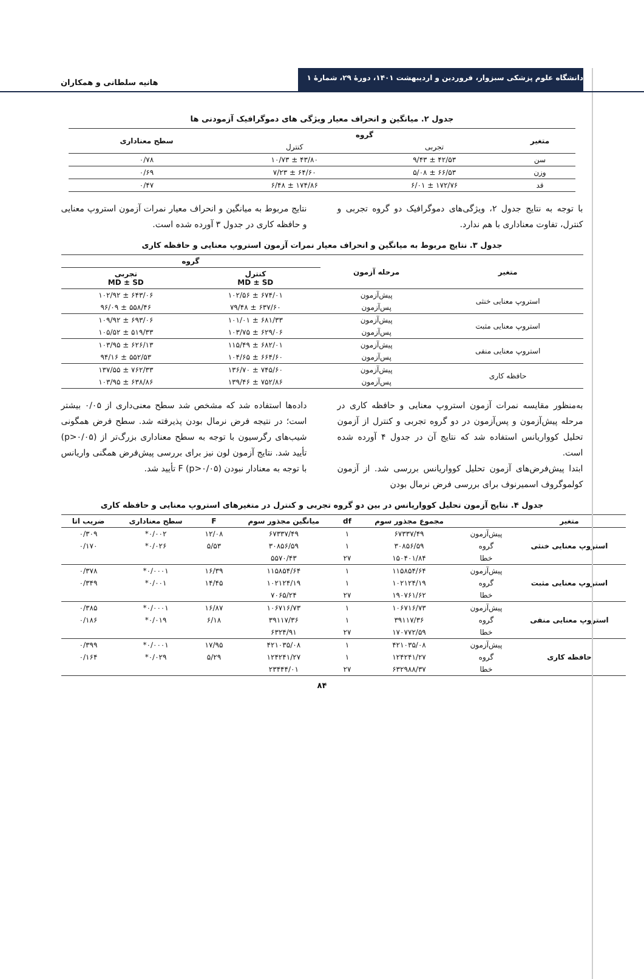دانشگاه علوم پزشکی سبزوار، فروردین و اردیبهشت ۱۴۰۱، دورهٔ ۲۹، شمارهٔ ۱
هانیه سلطانی و همکاران
جدول ۲. میانگین و انحراف معیار ویژگی های دموگرافیک آزمودنی ها
| متغیر | گروه | | سطح معناداری |
| --- | --- | --- | --- |
| | تجربی | کنترل | |
| سن | ۴۲/۵۳ ± ۹/۴۳ | ۴۳/۸۰ ± ۱۰/۷۳ | ۰/۷۸ |
| وزن | ۶۶/۵۳ ± ۵/۰۸ | ۶۴/۶۰ ± ۷/۲۳ | ۰/۶۹ |
| قد | ۱۷۲/۷۶ ± ۶/۰۱ | ۱۷۴/۸۶ ± ۶/۴۸ | ۰/۴۷ |
با توجه به نتایج جدول ۲، ویژگی‌های دموگرافیک دو گروه تجربی و کنترل، تفاوت معناداری با هم ندارد.
نتایج مربوط به میانگین و انحراف معیار نمرات آزمون استروپ معنایی و حافظه کاری در جدول ۳ آورده شده است.
جدول ۳. نتایج مربوط به میانگین و انحراف معیار نمرات آزمون استروپ معنایی و حافظه کاری
| متغیر | مرحله آزمون | گروه | |
| --- | --- | --- | --- |
| | | کنترل MD ± SD | تجربی MD ± SD |
| استروپ معنایی خنثی | پیش‌آزمون | ۶۷۴/۰۱ ± ۱۰۲/۵۶ | ۶۴۳/۰۶ ± ۱۰۲/۹۲ |
| | پس‌آزمون | ۶۳۷/۶۰ ± ۷۹/۴۸ | ۵۵۸/۴۶ ± ۹۶/۰۹ |
| استروپ معنایی مثبت | پیش‌آزمون | ۶۸۱/۳۳ ± ۱۰۱/۰۱ | ۶۹۳/۰۶ ± ۱۰۹/۹۲ |
| | پس‌آزمون | ۶۲۹/۰۶ ± ۱۰۳/۷۵ | ۵۱۹/۳۳ ± ۱۰۵/۵۲ |
| استروپ معنایی منفی | پیش‌آزمون | ۶۸۲/۰۱ ± ۱۱۵/۴۹ | ۶۲۶/۱۳ ± ۱۰۳/۹۵ |
| | پس‌آزمون | ۶۶۴/۶۰ ± ۱۰۴/۶۵ | ۵۵۲/۵۳ ± ۹۴/۱۶ |
| حافظه کاری | پیش‌آزمون | ۷۴۵/۶۰ ± ۱۳۶/۷۰ | ۷۶۲/۳۳ ± ۱۳۷/۵۵ |
| | پس‌آزمون | ۷۵۲/۸۶ ± ۱۳۹/۴۶ | ۶۳۸/۸۶ ± ۱۰۳/۹۵ |
به‌منظور مقایسه نمرات آزمون استروپ معنایی و حافظه کاری در مرحله پیش‌آزمون و پس‌آزمون در دو گروه تجربی و کنترل از آزمون تحلیل کوواریانس استفاده شد که نتایج آن در جدول ۴ آورده شده است.
ابتدا پیش‌فرض‌های آزمون تحلیل کوواریانس بررسی شد. از آزمون کولموگروف اسمیرنوف برای بررسی فرض نرمال بودن
داده‌ها استفاده شد که مشخص شد سطح معنی‌داری از ۰/۰۵ بیشتر است؛ در نتیجه فرض نرمال بودن پذیرفته شد. سطح فرض همگونی شیب‌های رگرسیون با توجه به سطح معناداری بزرگ‌تر از (p>۰/۰۵) تأیید شد. نتایج آزمون لون نیز برای بررسی پیش‌فرض همگنی واریانس با توجه به معنادار نبودن F (p>۰/۰۵) تأیید شد.
جدول ۴. نتایج آزمون تحلیل کوواریانس در بین دو گروه تجربی و کنترل در متغیرهای استروپ معنایی و حافظه کاری
| متغیر | | مجموع مجذور سوم | df | میانگین مجذور سوم | F | سطح معناداری | ضریب اتا |
| --- | --- | --- | --- | --- | --- | --- | --- |
| استروپ معنایی خنثی | پیش‌آزمون | ۶۷۳۳۷/۴۹ | ۱ | ۶۷۳۳۷/۴۹ | ۱۲/۰۸ | ۰/۰۰۲* | ۰/۳۰۹ |
| | گروه | ۳۰۸۵۶/۵۹ | ۱ | ۳۰۸۵۶/۵۹ | ۵/۵۳ | ۰/۰۲۶* | ۰/۱۷۰ |
| | خطا | ۱۵۰۴۰۱/۸۴ | ۲۷ | ۵۵۷۰/۴۳ | | | |
| استروپ معنایی مثبت | پیش‌آزمون | ۱۱۵۸۵۴/۶۴ | ۱ | ۱۱۵۸۵۴/۶۴ | ۱۶/۳۹ | ۰/۰۰۰۱* | ۰/۳۷۸ |
| | گروه | ۱۰۲۱۲۴/۱۹ | ۱ | ۱۰۲۱۲۴/۱۹ | ۱۴/۴۵ | ۰/۰۰۱* | ۰/۳۴۹ |
| | خطا | ۱۹۰۷۶۱/۶۲ | ۲۷ | ۷۰۶۵/۲۴ | | | |
| استروپ معنایی منفی | پیش‌آزمون | ۱۰۶۷۱۶/۷۳ | ۱ | ۱۰۶۷۱۶/۷۳ | ۱۶/۸۷ | ۰/۰۰۰۱* | ۰/۳۸۵ |
| | گروه | ۳۹۱۱۷/۳۶ | ۱ | ۳۹۱۱۷/۳۶ | ۶/۱۸ | ۰/۰۱۹* | ۰/۱۸۶ |
| | خطا | ۱۷۰۷۷۲/۵۹ | ۲۷ | ۶۳۲۴/۹۱ | | | |
| حافظه کاری | پیش‌آزمون | ۴۲۱۰۳۵/۰۸ | ۱ | ۴۲۱۰۳۵/۰۸ | ۱۷/۹۵ | ۰/۰۰۰۱* | ۰/۳۹۹ |
| | گروه | ۱۲۴۲۴۱/۲۷ | ۱ | ۱۲۴۲۴۱/۲۷ | ۵/۲۹ | ۰/۰۲۹* | ۰/۱۶۴ |
| | خطا | ۶۳۲۹۸۸/۳۷ | ۲۷ | ۲۳۴۴۴/۰۱ | | | |
۸۴